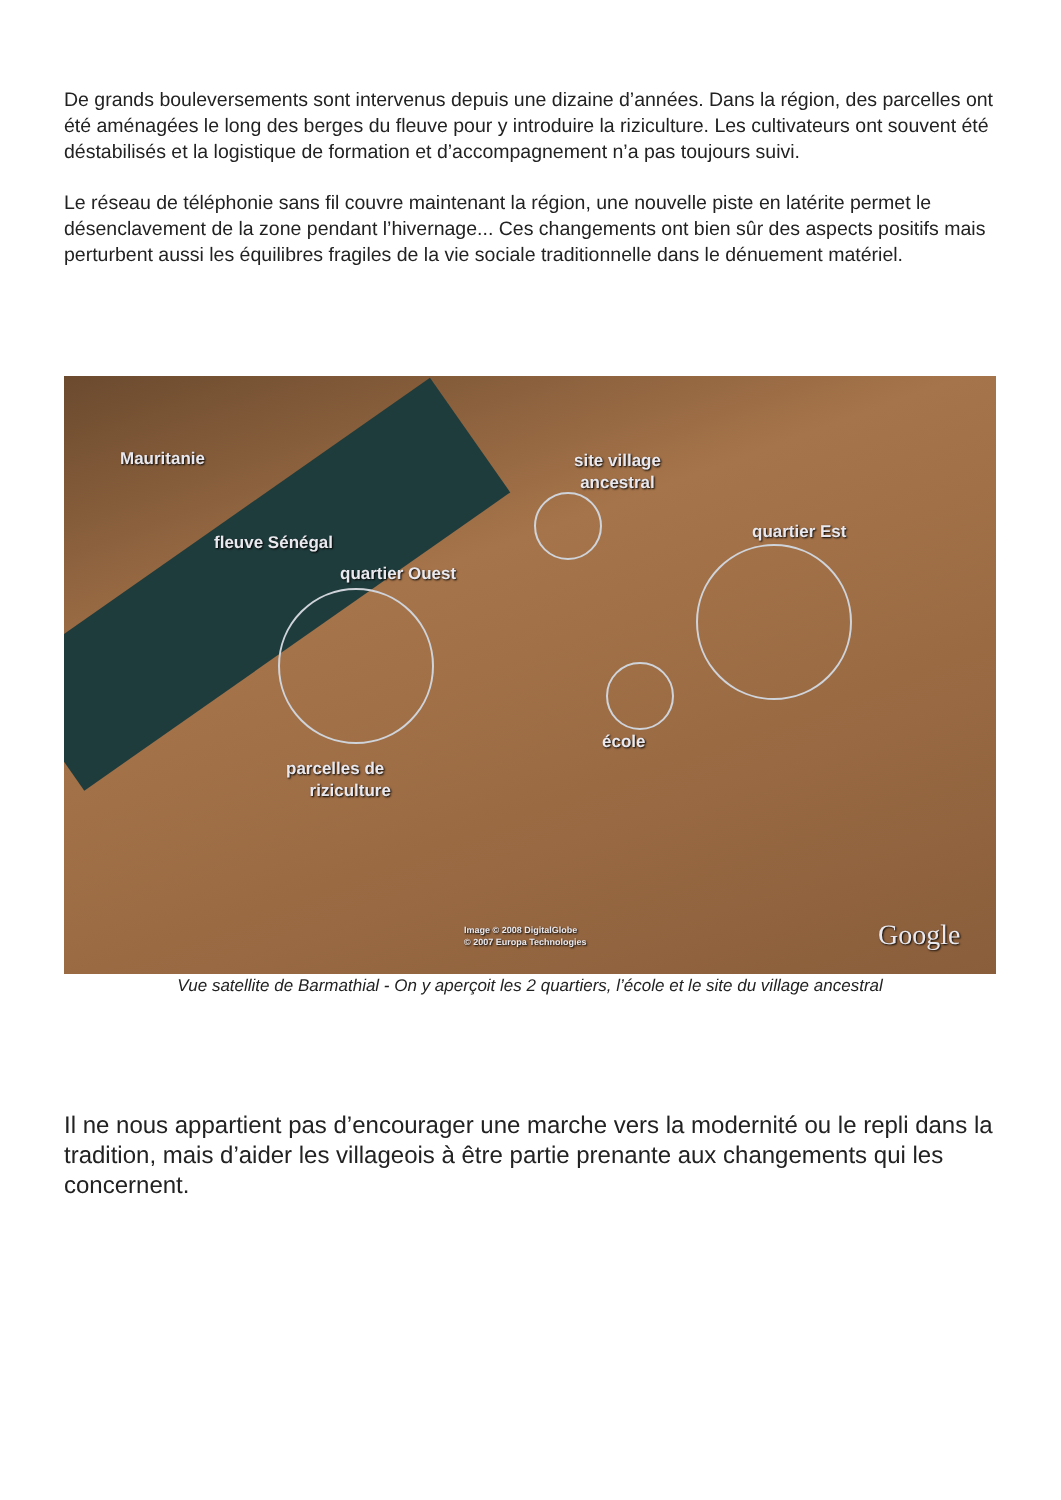De grands bouleversements sont intervenus depuis une dizaine d’années. Dans la région, des parcelles ont été aménagées le long des berges du fleuve pour y introduire la riziculture. Les cultivateurs ont souvent été déstabilisés et la logistique de formation et d’accompagnement n’a pas toujours suivi.
Le réseau de téléphonie sans fil couvre maintenant la région, une nouvelle piste en latérite permet le désenclavement de la zone pendant l’hivernage... Ces changements ont bien sûr des aspects positifs mais perturbent aussi les équilibres fragiles de la vie sociale traditionnelle dans le dénuement matériel.
Mauritanie
site village
ancestral
fleuve Sénégal
quartier Ouest
quartier Est
école
parcelles de
riziculture
Image © 2008 DigitalGlobe
© 2007 Europa Technologies
Google
Vue satellite de Barmathial - On y aperçoit les 2 quartiers, l’école et le site du village ancestral
Il ne nous appartient pas d’encourager une marche vers la modernité ou le repli dans la tradition, mais d’aider les villageois à être partie prenante aux changements qui les concernent.